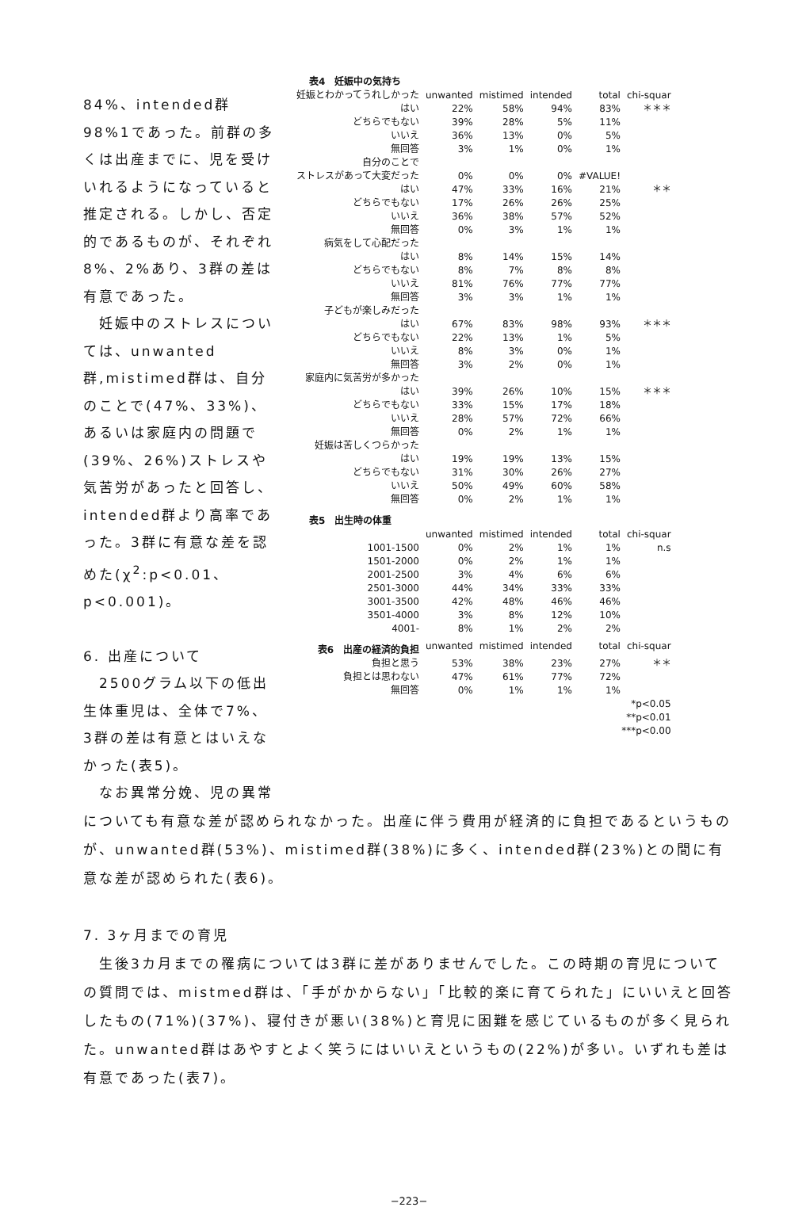84%、intended群98%1であった。前群の多くは出産までに、児を受けいれるようになっていると推定される。しかし、否定的であるものが、それぞれ8%、2%あり、3群の差は有意であった。
　妊娠中のストレスについては、unwanted群,mistimed群は、自分のことで(47%、33%)、あるいは家庭内の問題で(39%、26%)ストレスや気苦労があったと回答し、intended群より高率であった。3群に有意な差を認めた(χ<sup>2</sup>:p<0.01、p<0.001)。
6. 出産について
　2500グラム以下の低出生体重児は、全体で7%、3群の差は有意とはいえなかった(表5)。
　なお異常分娩、児の異常
| 表4 妊娠中の気持ち | | | | | |
| 妊娠とわかってうれしかった | unwanted | mistimed | intended | total | chi-squar |
| はい | 22% | 58% | 94% | 83% | ＊＊＊ |
| どちらでもない | 39% | 28% | 5% | 11% | |
| いいえ | 36% | 13% | 0% | 5% | |
| 無回答 | 3% | 1% | 0% | 1% | |
| 自分のことで | | | | | |
| ストレスがあって大変だった | 0% | 0% | 0% | #VALUE! | |
| はい | 47% | 33% | 16% | 21% | ＊＊ |
| どちらでもない | 17% | 26% | 26% | 25% | |
| いいえ | 36% | 38% | 57% | 52% | |
| 無回答 | 0% | 3% | 1% | 1% | |
| 病気をして心配だった | | | | | |
| はい | 8% | 14% | 15% | 14% | |
| どちらでもない | 8% | 7% | 8% | 8% | |
| いいえ | 81% | 76% | 77% | 77% | |
| 無回答 | 3% | 3% | 1% | 1% | |
| 子どもが楽しみだった | | | | | |
| はい | 67% | 83% | 98% | 93% | ＊＊＊ |
| どちらでもない | 22% | 13% | 1% | 5% | |
| いいえ | 8% | 3% | 0% | 1% | |
| 無回答 | 3% | 2% | 0% | 1% | |
| 家庭内に気苦労が多かった | | | | | |
| はい | 39% | 26% | 10% | 15% | ＊＊＊ |
| どちらでもない | 33% | 15% | 17% | 18% | |
| いいえ | 28% | 57% | 72% | 66% | |
| 無回答 | 0% | 2% | 1% | 1% | |
| 妊娠は苦しくつらかった | | | | | |
| はい | 19% | 19% | 13% | 15% | |
| どちらでもない | 31% | 30% | 26% | 27% | |
| いいえ | 50% | 49% | 60% | 58% | |
| 無回答 | 0% | 2% | 1% | 1% | |
| 表5 出生時の体重 | | | | | |
| | unwanted | mistimed | intended | total | chi-squar |
| 1001-1500 | 0% | 2% | 1% | 1% | n.s |
| 1501-2000 | 0% | 2% | 1% | 1% | |
| 2001-2500 | 3% | 4% | 6% | 6% | |
| 2501-3000 | 44% | 34% | 33% | 33% | |
| 3001-3500 | 42% | 48% | 46% | 46% | |
| 3501-4000 | 3% | 8% | 12% | 10% | |
| 4001- | 8% | 1% | 2% | 2% | |
| 表6 出産の経済的負担 | unwanted | mistimed | intended | total | chi-squar |
| 負担と思う | 53% | 38% | 23% | 27% | ＊＊ |
| 負担とは思わない | 47% | 61% | 77% | 72% | |
| 無回答 | 0% | 1% | 1% | 1% | |
| *p<0.05 | | | | | |
| **p<0.01 | | | | | |
| ***p<0.00 | | | | | |
についても有意な差が認められなかった。出産に伴う費用が経済的に負担であるというものが、unwanted群(53%)、mistimed群(38%)に多く、intended群(23%)との間に有意な差が認められた(表6)。
7. 3ヶ月までの育児
　生後3カ月までの罹病については3群に差がありませんでした。この時期の育児についての質問では、mistmed群は、「手がかからない」「比較的楽に育てられた」にいいえと回答したもの(71%)(37%)、寝付きが悪い(38%)と育児に困難を感じているものが多く見られた。unwanted群はあやすとよく笑うにはいいえというもの(22%)が多い。いずれも差は有意であった(表7)。
−223−